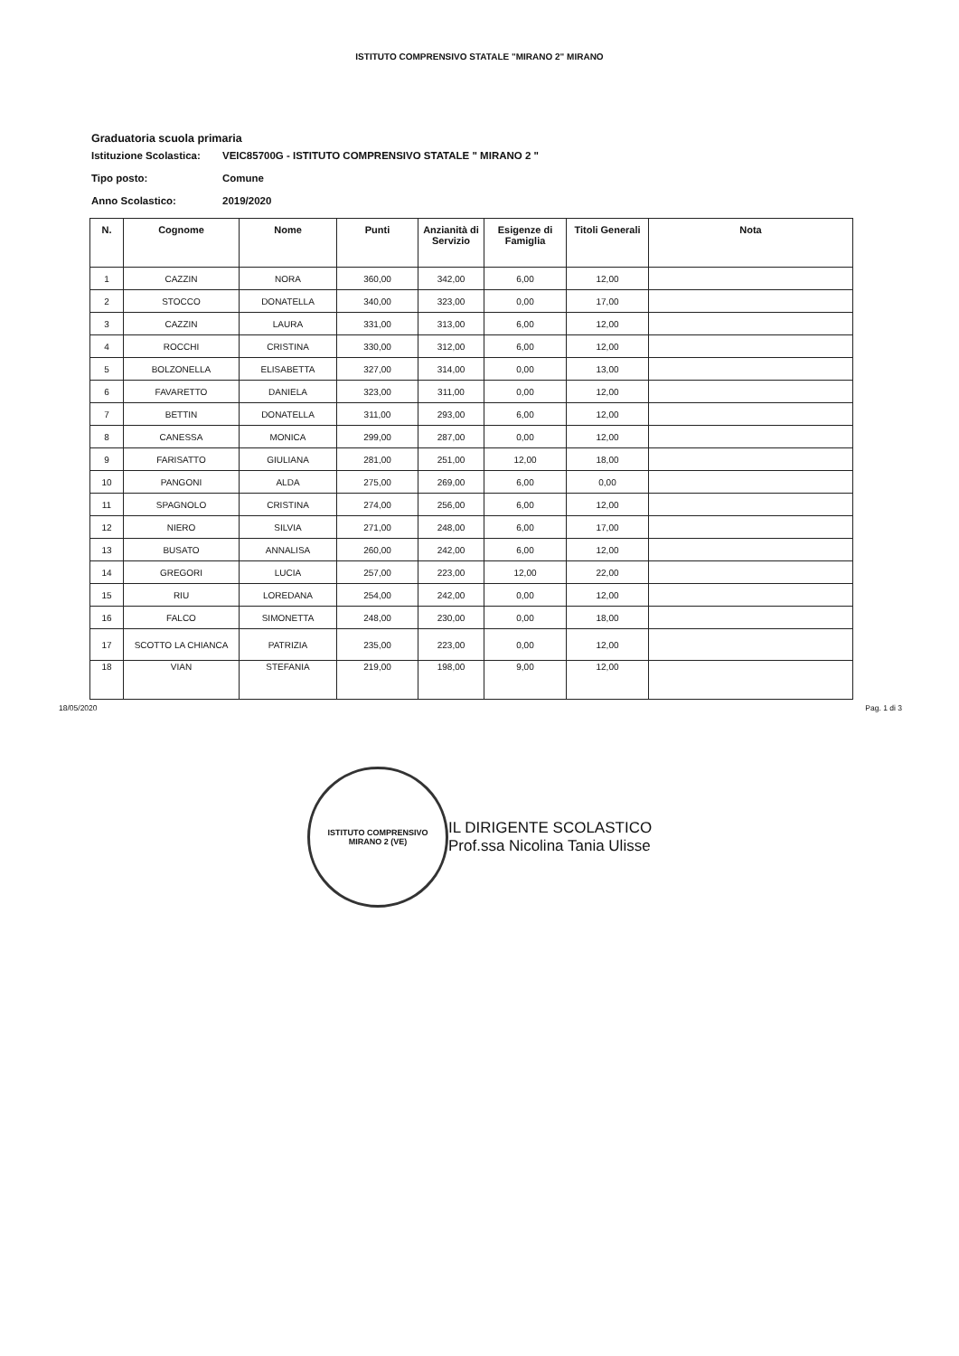ISTITUTO COMPRENSIVO STATALE "MIRANO 2" MIRANO
Graduatoria scuola primaria
Istituzione Scolastica: VEIC85700G - ISTITUTO COMPRENSIVO STATALE " MIRANO 2 "
Tipo posto: Comune
Anno Scolastico: 2019/2020
| N. | Cognome | Nome | Punti | Anzianità di Servizio | Esigenze di Famiglia | Titoli Generali | Nota |
| --- | --- | --- | --- | --- | --- | --- | --- |
| 1 | CAZZIN | NORA | 360,00 | 342,00 | 6,00 | 12,00 | |
| 2 | STOCCO | DONATELLA | 340,00 | 323,00 | 0,00 | 17,00 | |
| 3 | CAZZIN | LAURA | 331,00 | 313,00 | 6,00 | 12,00 | |
| 4 | ROCCHI | CRISTINA | 330,00 | 312,00 | 6,00 | 12,00 | |
| 5 | BOLZONELLA | ELISABETTA | 327,00 | 314,00 | 0,00 | 13,00 | |
| 6 | FAVARETTO | DANIELA | 323,00 | 311,00 | 0,00 | 12,00 | |
| 7 | BETTIN | DONATELLA | 311,00 | 293,00 | 6,00 | 12,00 | |
| 8 | CANESSA | MONICA | 299,00 | 287,00 | 0,00 | 12,00 | |
| 9 | FARISATTO | GIULIANA | 281,00 | 251,00 | 12,00 | 18,00 | |
| 10 | PANGONI | ALDA | 275,00 | 269,00 | 6,00 | 0,00 | |
| 11 | SPAGNOLO | CRISTINA | 274,00 | 256,00 | 6,00 | 12,00 | |
| 12 | NIERO | SILVIA | 271,00 | 248,00 | 6,00 | 17,00 | |
| 13 | BUSATO | ANNALISA | 260,00 | 242,00 | 6,00 | 12,00 | |
| 14 | GREGORI | LUCIA | 257,00 | 223,00 | 12,00 | 22,00 | |
| 15 | RIU | LOREDANA | 254,00 | 242,00 | 0,00 | 12,00 | |
| 16 | FALCO | SIMONETTA | 248,00 | 230,00 | 0,00 | 18,00 | |
| 17 | SCOTTO LA CHIANCA | PATRIZIA | 235,00 | 223,00 | 0,00 | 12,00 | |
| 18 | VIAN | STEFANIA | 219,00 | 198,00 | 9,00 | 12,00 | |
18/05/2020 Pag. 1 di 3
ISTITUTO COMPRENSIVO
MIRANO 2 (VE)
IL DIRIGENTE SCOLASTICO
Prof.ssa Nicolina Tania Ulisse